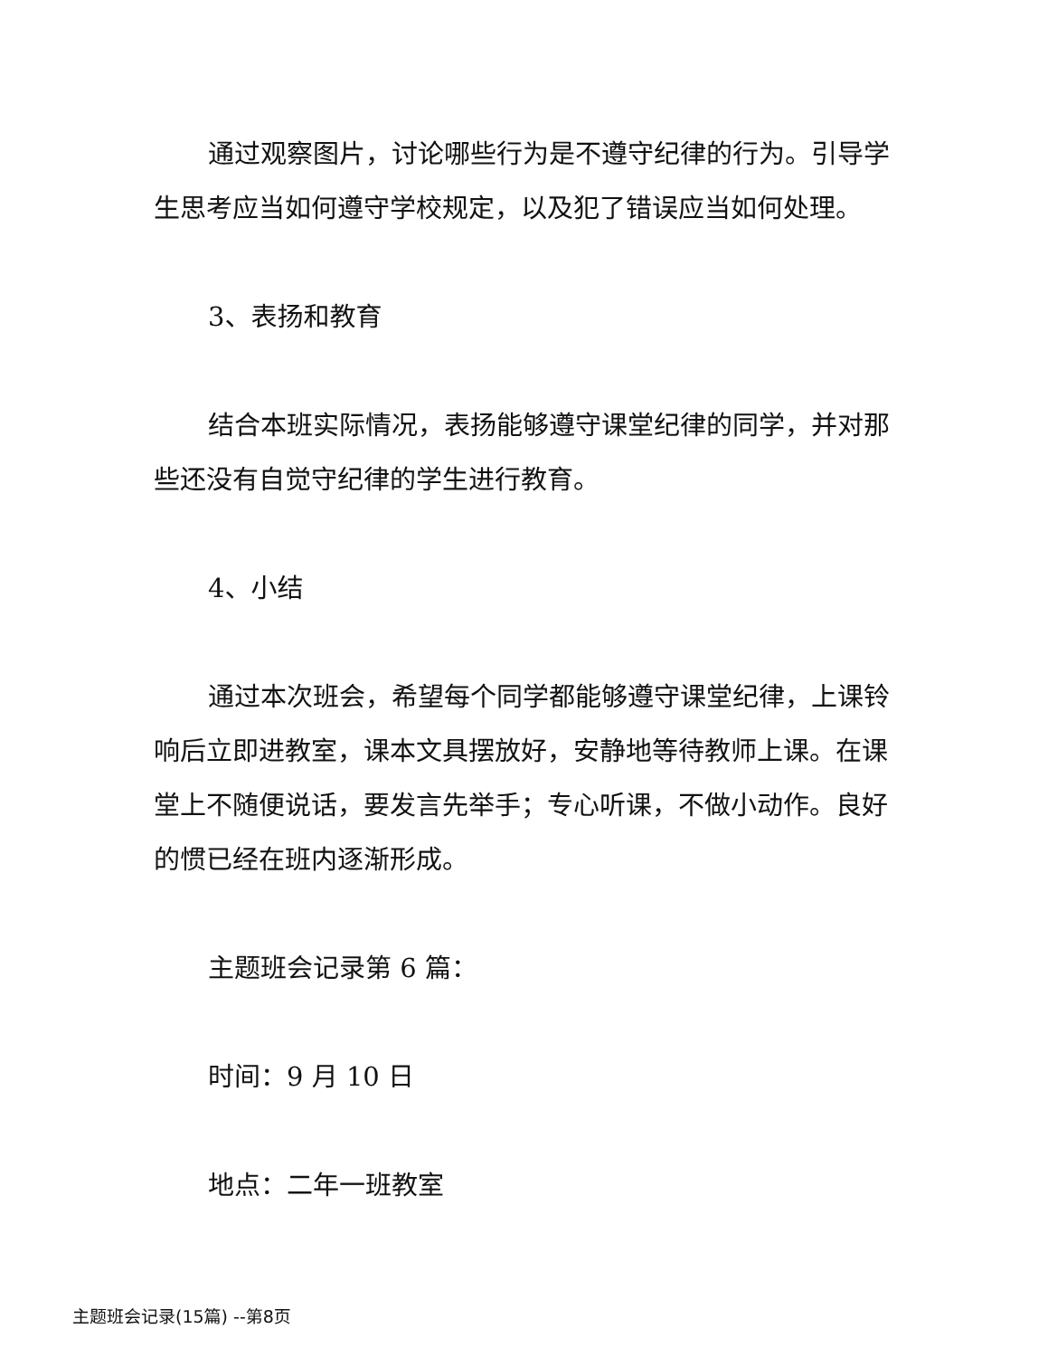通过观察图片，讨论哪些行为是不遵守纪律的行为。引导学生思考应当如何遵守学校规定，以及犯了错误应当如何处理。
3、表扬和教育
结合本班实际情况，表扬能够遵守课堂纪律的同学，并对那些还没有自觉守纪律的学生进行教育。
4、小结
通过本次班会，希望每个同学都能够遵守课堂纪律，上课铃响后立即进教室，课本文具摆放好，安静地等待教师上课。在课堂上不随便说话，要发言先举手；专心听课，不做小动作。良好的惯已经在班内逐渐形成。
主题班会记录第 6 篇：
时间：9 月 10 日
地点：二年一班教室
主题班会记录(15篇) --第8页